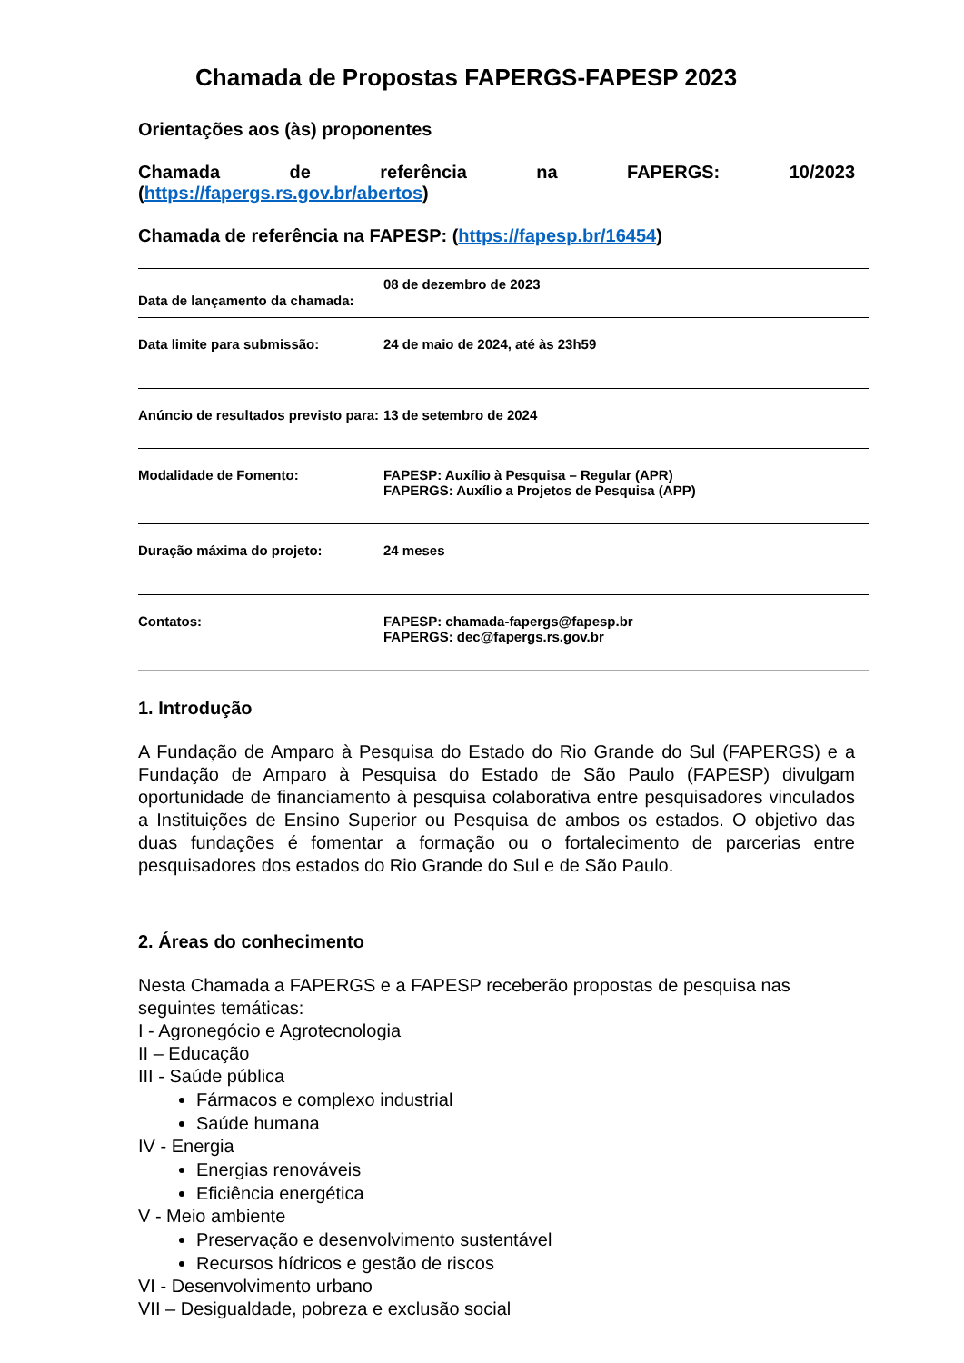Chamada de Propostas FAPERGS-FAPESP 2023
Orientações aos (às) proponentes
Chamada de referência na FAPERGS: 10/2023
(https://fapergs.rs.gov.br/abertos)
Chamada de referência na FAPESP: (https://fapesp.br/16454)
| Data de lançamento da chamada: | 08 de dezembro de 2023 |
| Data limite para submissão: | 24 de maio de 2024, até às 23h59 |
| Anúncio de resultados previsto para: | 13 de setembro de 2024 |
| Modalidade de Fomento: | FAPESP: Auxílio à Pesquisa – Regular (APR) FAPERGS: Auxílio a Projetos de Pesquisa (APP) |
| Duração máxima do projeto: | 24 meses |
| Contatos: | FAPESP: chamada-fapergs@fapesp.br FAPERGS: dec@fapergs.rs.gov.br |
1. Introdução
A Fundação de Amparo à Pesquisa do Estado do Rio Grande do Sul (FAPERGS) e a Fundação de Amparo à Pesquisa do Estado de São Paulo (FAPESP) divulgam oportunidade de financiamento à pesquisa colaborativa entre pesquisadores vinculados a Instituições de Ensino Superior ou Pesquisa de ambos os estados. O objetivo das duas fundações é fomentar a formação ou o fortalecimento de parcerias entre pesquisadores dos estados do Rio Grande do Sul e de São Paulo.
2. Áreas do conhecimento
Nesta Chamada a FAPERGS e a FAPESP receberão propostas de pesquisa nas seguintes temáticas:
I - Agronegócio e Agrotecnologia
II – Educação
III - Saúde pública
Fármacos e complexo industrial
Saúde humana
IV - Energia
Energias renováveis
Eficiência energética
V - Meio ambiente
Preservação e desenvolvimento sustentável
Recursos hídricos e gestão de riscos
VI - Desenvolvimento urbano
VII – Desigualdade, pobreza e exclusão social